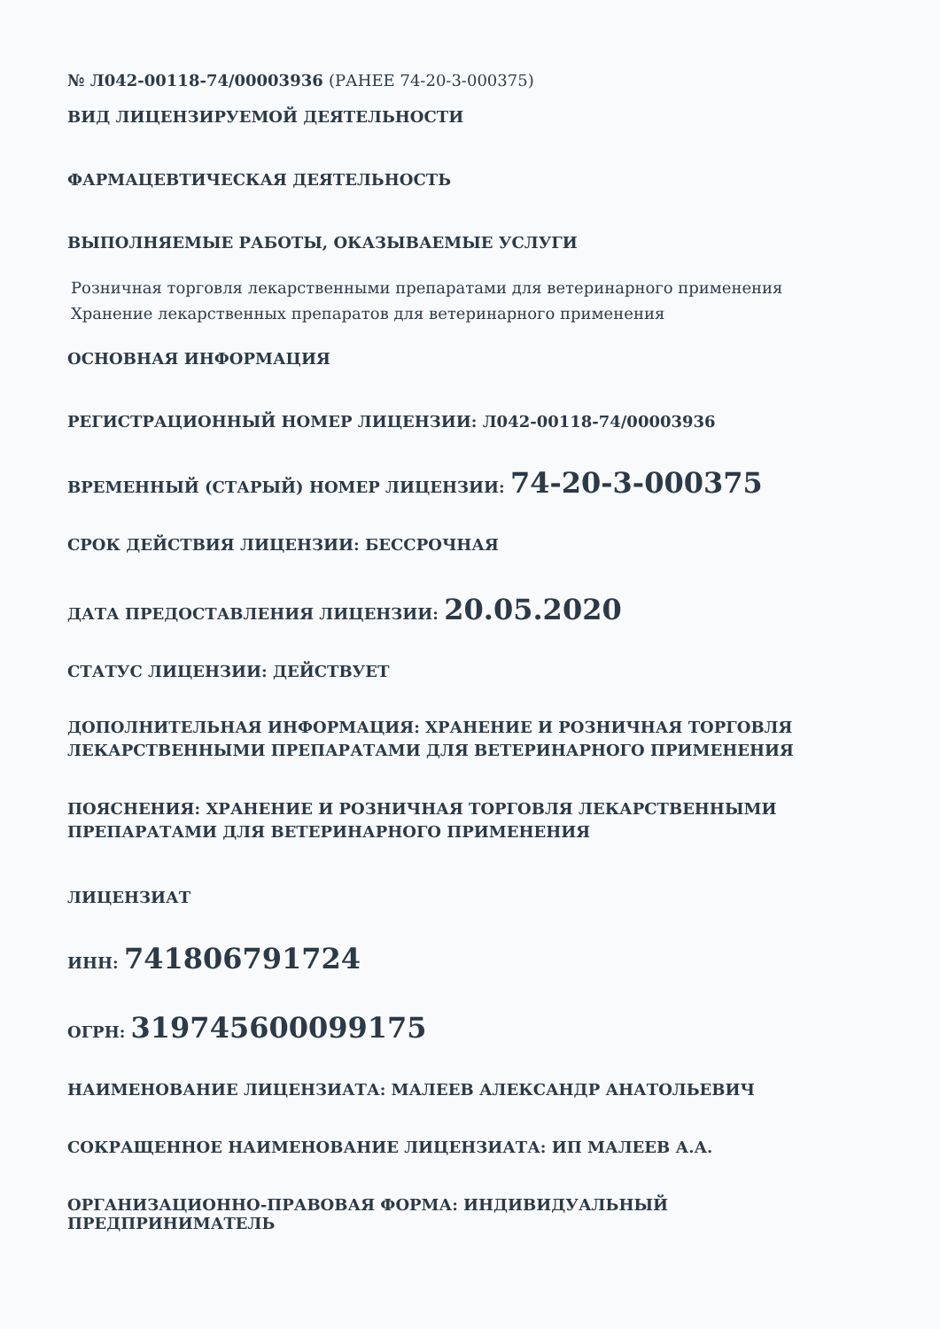№ Л042-00118-74/00003936 (РАНЕЕ 74-20-3-000375)
ВИД ЛИЦЕНЗИРУЕМОЙ ДЕЯТЕЛЬНОСТИ
ФАРМАЦЕВТИЧЕСКАЯ ДЕЯТЕЛЬНОСТЬ
ВЫПОЛНЯЕМЫЕ РАБОТЫ, ОКАЗЫВАЕМЫЕ УСЛУГИ
Розничная торговля лекарственными препаратами для ветеринарного применения
Хранение лекарственных препаратов для ветеринарного применения
ОСНОВНАЯ ИНФОРМАЦИЯ
РЕГИСТРАЦИОННЫЙ НОМЕР ЛИЦЕНЗИИ: Л042-00118-74/00003936
ВРЕМЕННЫЙ (СТАРЫЙ) НОМЕР ЛИЦЕНЗИИ: 74-20-3-000375
СРОК ДЕЙСТВИЯ ЛИЦЕНЗИИ: БЕССРОЧНАЯ
ДАТА ПРЕДОСТАВЛЕНИЯ ЛИЦЕНЗИИ: 20.05.2020
СТАТУС ЛИЦЕНЗИИ: ДЕЙСТВУЕТ
ДОПОЛНИТЕЛЬНАЯ ИНФОРМАЦИЯ: ХРАНЕНИЕ И РОЗНИЧНАЯ ТОРГОВЛЯ ЛЕКАРСТВЕННЫМИ ПРЕПАРАТАМИ ДЛЯ ВЕТЕРИНАРНОГО ПРИМЕНЕНИЯ
ПОЯСНЕНИЯ: ХРАНЕНИЕ И РОЗНИЧНАЯ ТОРГОВЛЯ ЛЕКАРСТВЕННЫМИ ПРЕПАРАТАМИ ДЛЯ ВЕТЕРИНАРНОГО ПРИМЕНЕНИЯ
ЛИЦЕНЗИАТ
ИНН: 741806791724
ОГРН: 319745600099175
НАИМЕНОВАНИЕ ЛИЦЕНЗИАТА: МАЛЕЕВ АЛЕКСАНДР АНАТОЛЬЕВИЧ
СОКРАЩЕННОЕ НАИМЕНОВАНИЕ ЛИЦЕНЗИАТА: ИП МАЛЕЕВ А.А.
ОРГАНИЗАЦИОННО-ПРАВОВАЯ ФОРМА: ИНДИВИДУАЛЬНЫЙ ПРЕДПРИНИМАТЕЛЬ